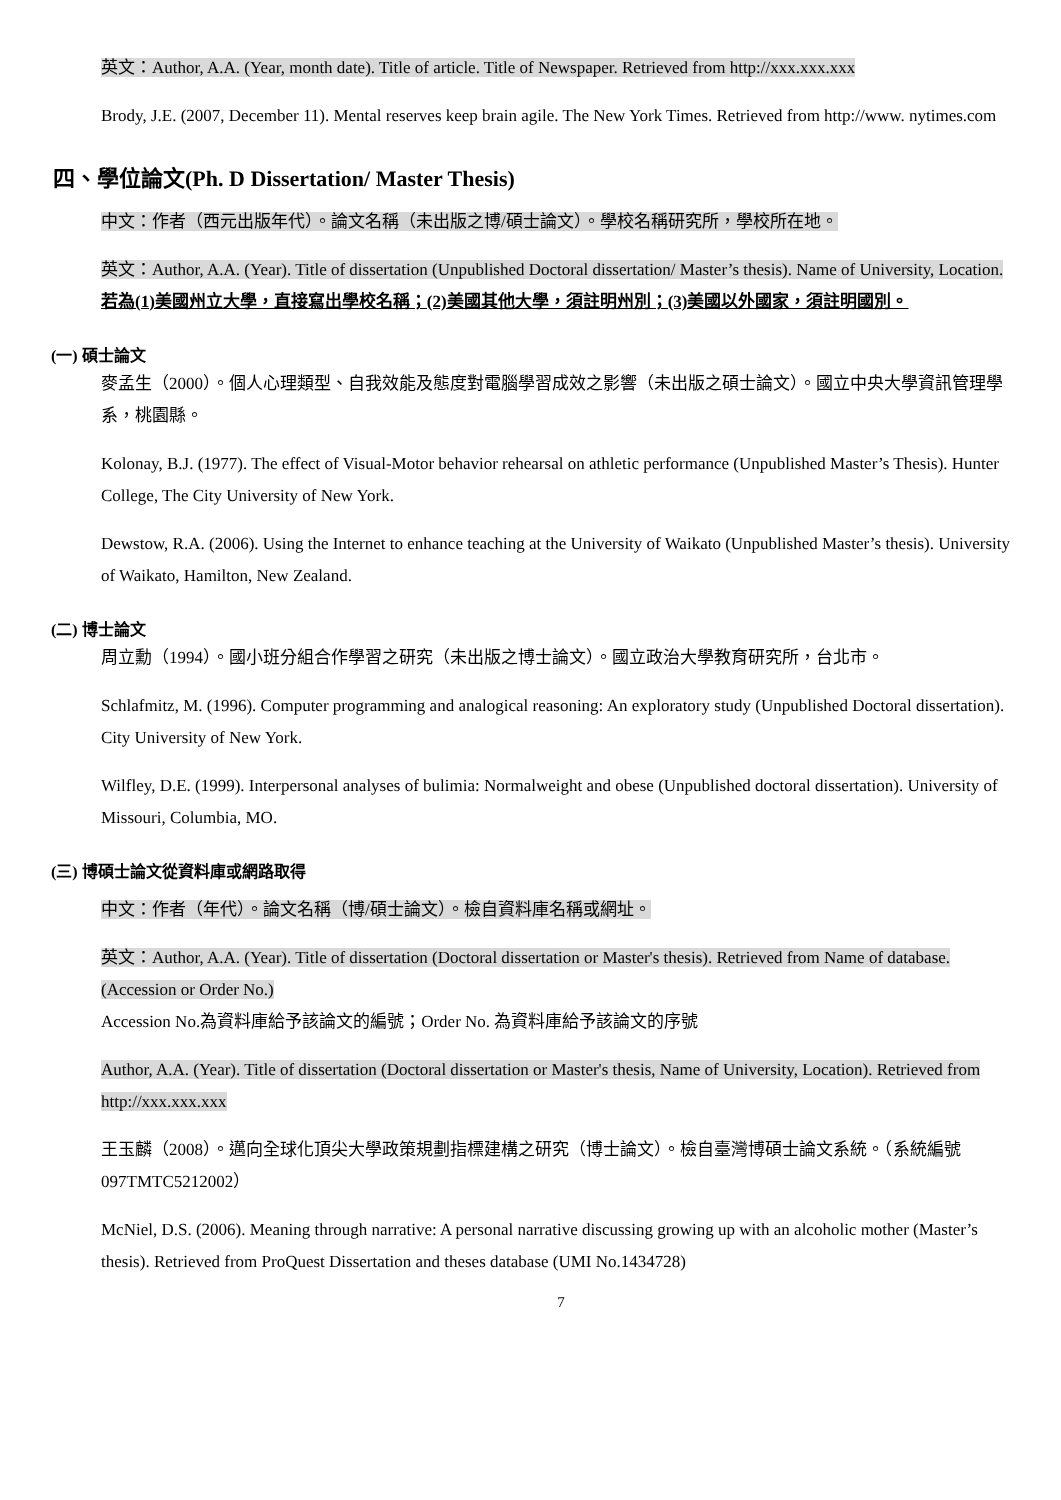英文：Author, A.A. (Year, month date). Title of article. Title of Newspaper. Retrieved from http://xxx.xxx.xxx
Brody, J.E. (2007, December 11). Mental reserves keep brain agile. The New York Times. Retrieved from http://www. nytimes.com
四、學位論文(Ph. D Dissertation/ Master Thesis)
中文：作者（西元出版年代）。論文名稱（未出版之博/碩士論文）。學校名稱研究所，學校所在地。
英文：Author, A.A. (Year). Title of dissertation (Unpublished Doctoral dissertation/ Master’s thesis). Name of University, Location. 若為(1)美國州立大學，直接寫出學校名稱；(2)美國其他大學，須註明州別；(3)美國以外國家，須註明國別。
(一) 碩士論文
麥孟生（2000）。個人心理類型、自我效能及態度對電腦學習成效之影響（未出版之碩士論文）。國立中央大學資訊管理學系，桃園縣。
Kolonay, B.J. (1977). The effect of Visual-Motor behavior rehearsal on athletic performance (Unpublished Master’s Thesis). Hunter College, The City University of New York.
Dewstow, R.A. (2006). Using the Internet to enhance teaching at the University of Waikato (Unpublished Master’s thesis). University of Waikato, Hamilton, New Zealand.
(二) 博士論文
周立勳（1994）。國小班分組合作學習之研究（未出版之博士論文）。國立政治大學教育研究所，台北市。
Schlafmitz, M. (1996). Computer programming and analogical reasoning: An exploratory study (Unpublished Doctoral dissertation). City University of New York.
Wilfley, D.E. (1999). Interpersonal analyses of bulimia: Normalweight and obese (Unpublished doctoral dissertation). University of Missouri, Columbia, MO.
(三) 博碩士論文從資料庫或網路取得
中文：作者（年代）。論文名稱（博/碩士論文）。檢自資料庫名稱或網址。
英文：Author, A.A. (Year). Title of dissertation (Doctoral dissertation or Master's thesis). Retrieved from Name of database. (Accession or Order No.)
Accession No.為資料庫給予該論文的編號；Order No. 為資料庫給予該論文的序號
Author, A.A. (Year). Title of dissertation (Doctoral dissertation or Master's thesis, Name of University, Location). Retrieved from http://xxx.xxx.xxx
王玉麟（2008）。邁向全球化頂尖大學政策規劃指標建構之研究（博士論文）。檢自臺灣博碩士論文系統。（系統編號 097TMTC5212002）
McNiel, D.S. (2006). Meaning through narrative: A personal narrative discussing growing up with an alcoholic mother (Master’s thesis). Retrieved from ProQuest Dissertation and theses database (UMI No.1434728)
7